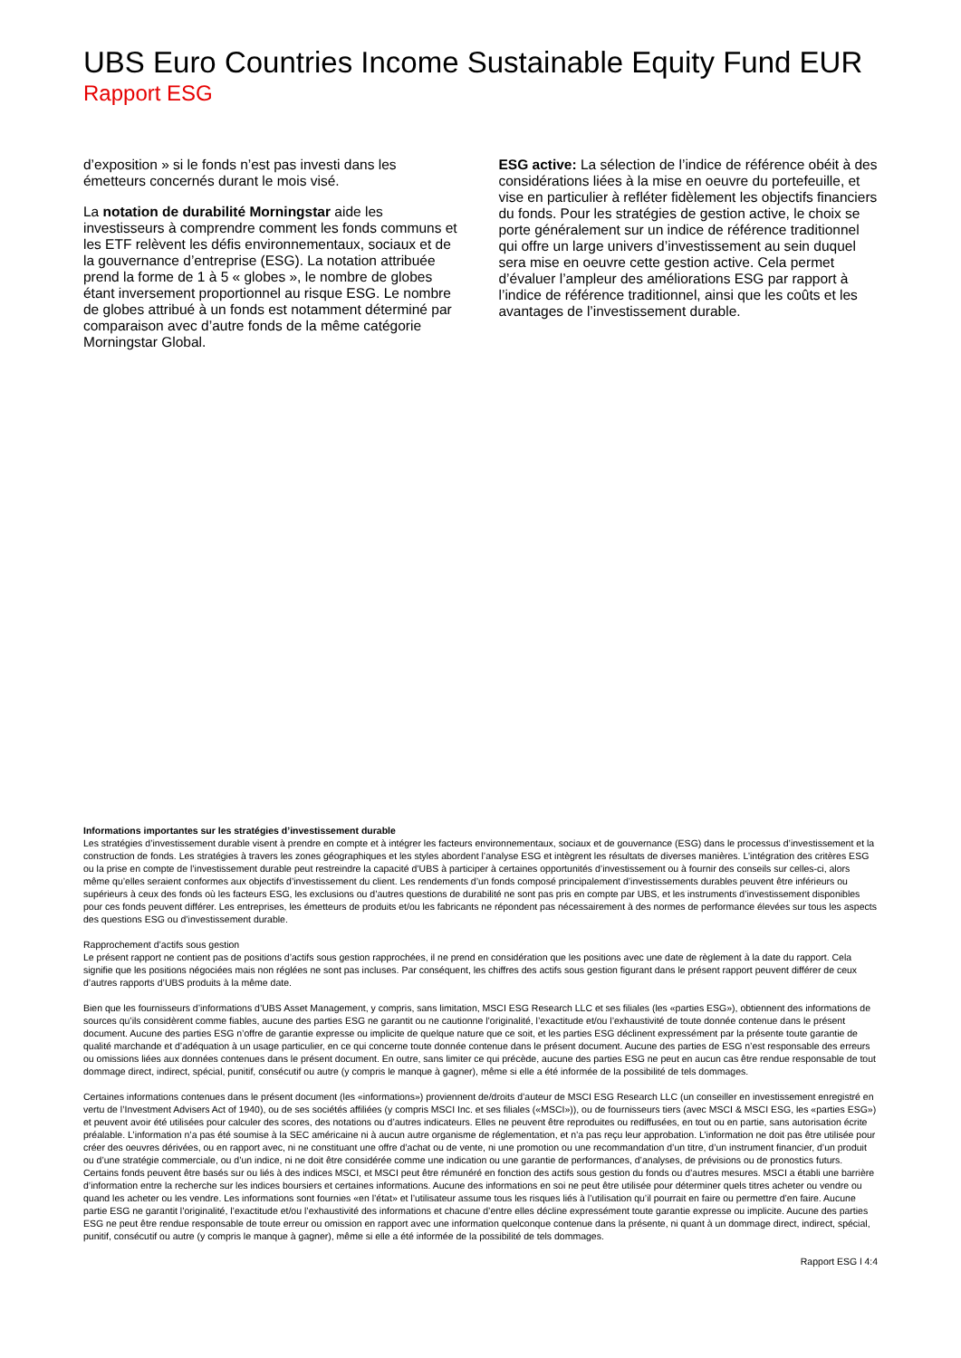UBS Euro Countries Income Sustainable Equity Fund EUR
Rapport ESG
d’exposition » si le fonds n’est pas investi dans les émetteurs concernés durant le mois visé.
La notation de durabilité Morningstar aide les investisseurs à comprendre comment les fonds communs et les ETF relèvent les défis environnementaux, sociaux et de la gouvernance d’entreprise (ESG). La notation attribuée prend la forme de 1 à 5 « globes », le nombre de globes étant inversement proportionnel au risque ESG. Le nombre de globes attribué à un fonds est notamment déterminé par comparaison avec d’autre fonds de la même catégorie Morningstar Global.
ESG active: La sélection de l’indice de référence obéit à des considérations liées à la mise en oeuvre du portefeuille, et vise en particulier à refléter fidèlement les objectifs financiers du fonds. Pour les stratégies de gestion active, le choix se porte généralement sur un indice de référence traditionnel qui offre un large univers d’investissement au sein duquel sera mise en oeuvre cette gestion active. Cela permet d’évaluer l’ampleur des améliorations ESG par rapport à l’indice de référence traditionnel, ainsi que les coûts et les avantages de l’investissement durable.
Informations importantes sur les stratégies d’investissement durable
Les stratégies d’investissement durable visent à prendre en compte et à intégrer les facteurs environnementaux, sociaux et de gouvernance (ESG) dans le processus d’investissement et la construction de fonds. Les stratégies à travers les zones géographiques et les styles abordent l’analyse ESG et intègrent les résultats de diverses manières. L’intégration des critères ESG ou la prise en compte de l’investissement durable peut restreindre la capacité d’UBS à participer à certaines opportunités d’investissement ou à fournir des conseils sur celles-ci, alors même qu’elles seraient conformes aux objectifs d’investissement du client. Les rendements d’un fonds composé principalement d’investissements durables peuvent être inférieurs ou supérieurs à ceux des fonds où les facteurs ESG, les exclusions ou d’autres questions de durabilité ne sont pas pris en compte par UBS, et les instruments d’investissement disponibles pour ces fonds peuvent différer. Les entreprises, les émetteurs de produits et/ou les fabricants ne répondent pas nécessairement à des normes de performance élevées sur tous les aspects des questions ESG ou d’investissement durable.
Rapprochement d’actifs sous gestion
Le présent rapport ne contient pas de positions d’actifs sous gestion rapprochées, il ne prend en considération que les positions avec une date de règlement à la date du rapport. Cela signifie que les positions négociées mais non réglées ne sont pas incluses. Par conséquent, les chiffres des actifs sous gestion figurant dans le présent rapport peuvent différer de ceux d’autres rapports d’UBS produits à la même date.
Bien que les fournisseurs d’informations d’UBS Asset Management, y compris, sans limitation, MSCI ESG Research LLC et ses filiales (les «parties ESG»), obtiennent des informations de sources qu’ils considèrent comme fiables, aucune des parties ESG ne garantit ou ne cautionne l’originalité, l’exactitude et/ou l’exhaustivité de toute donnée contenue dans le présent document. Aucune des parties ESG n’offre de garantie expresse ou implicite de quelque nature que ce soit, et les parties ESG déclinent expressément par la présente toute garantie de qualité marchande et d’adéquation à un usage particulier, en ce qui concerne toute donnée contenue dans le présent document. Aucune des parties de ESG n’est responsable des erreurs ou omissions liées aux données contenues dans le présent document. En outre, sans limiter ce qui précède, aucune des parties ESG ne peut en aucun cas être rendue responsable de tout dommage direct, indirect, spécial, punitif, consécutif ou autre (y compris le manque à gagner), même si elle a été informée de la possibilité de tels dommages.
Certaines informations contenues dans le présent document (les «informations») proviennent de/droits d’auteur de MSCI ESG Research LLC (un conseiller en investissement enregistré en vertu de l’Investment Advisers Act of 1940), ou de ses sociétés affiliées (y compris MSCI Inc. et ses filiales («MSCI»)), ou de fournisseurs tiers (avec MSCI & MSCI ESG, les «parties ESG») et peuvent avoir été utilisées pour calculer des scores, des notations ou d’autres indicateurs. Elles ne peuvent être reproduites ou rediffusées, en tout ou en partie, sans autorisation écrite préalable. L’information n’a pas été soumise à la SEC américaine ni à aucun autre organisme de réglementation, et n’a pas reçu leur approbation. L’information ne doit pas être utilisée pour créer des oeuvres dérivées, ou en rapport avec, ni ne constituant une offre d’achat ou de vente, ni une promotion ou une recommandation d’un titre, d’un instrument financier, d’un produit ou d’une stratégie commerciale, ou d’un indice, ni ne doit être considérée comme une indication ou une garantie de performances, d’analyses, de prévisions ou de pronostics futurs. Certains fonds peuvent être basés sur ou liés à des indices MSCI, et MSCI peut être rémunéré en fonction des actifs sous gestion du fonds ou d’autres mesures. MSCI a établi une barrière d’information entre la recherche sur les indices boursiers et certaines informations. Aucune des informations en soi ne peut être utilisée pour déterminer quels titres acheter ou vendre ou quand les acheter ou les vendre. Les informations sont fournies «en l’état» et l’utilisateur assume tous les risques liés à l’utilisation qu’il pourrait en faire ou permettre d’en faire. Aucune partie ESG ne garantit l’originalité, l’exactitude et/ou l’exhaustivité des informations et chacune d’entre elles décline expressément toute garantie expresse ou implicite. Aucune des parties ESG ne peut être rendue responsable de toute erreur ou omission en rapport avec une information quelconque contenue dans la présente, ni quant à un dommage direct, indirect, spécial, punitif, consécutif ou autre (y compris le manque à gagner), même si elle a été informée de la possibilité de tels dommages.
Rapport ESG l 4:4